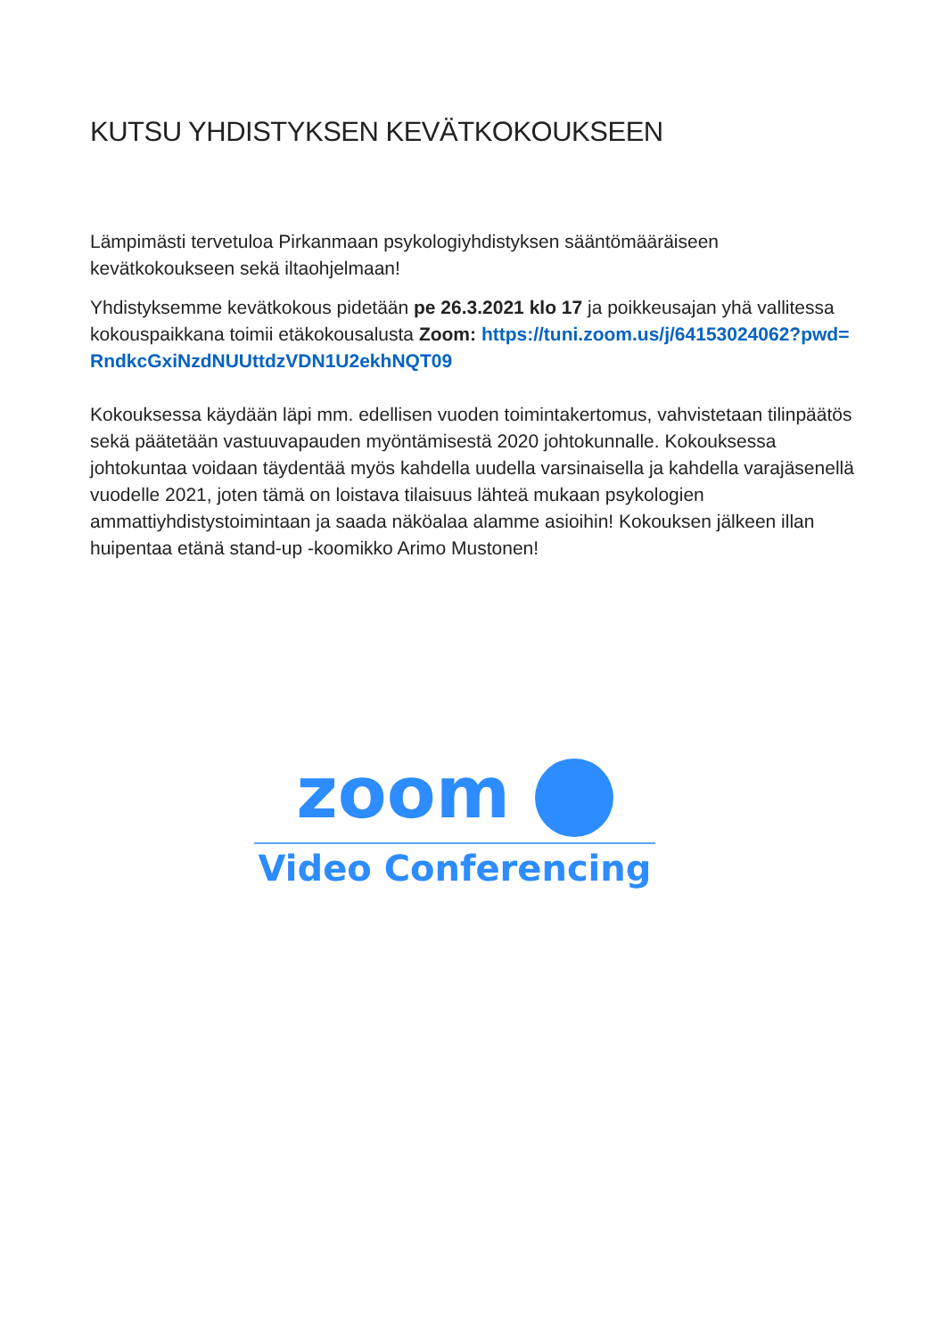KUTSU YHDISTYKSEN KEVÄTKOKOUKSEEN
Lämpimästi tervetuloa Pirkanmaan psykologiyhdistyksen sääntömääräiseen kevätkokoukseen sekä iltaohjelmaan!
Yhdistyksemme kevätkokous pidetään pe 26.3.2021 klo 17 ja poikkeusajan yhä vallitessa kokouspaikkana toimii etäkokousalusta Zoom: https://tuni.zoom.us/j/64153024062?pwd=RndkcGxiNzdNUUttdzVDN1U2ekhNQT09
Kokouksessa käydään läpi mm. edellisen vuoden toimintakertomus, vahvistetaan tilinpäätös sekä päätetään vastuuvapauden myöntämisestä 2020 johtokunnalle. Kokouksessa johtokuntaa voidaan täydentää myös kahdella uudella varsinaisella ja kahdella varajäsenellä vuodelle 2021, joten tämä on loistava tilaisuus lähteä mukaan psykologien ammattiyhdistystoimintaan ja saada näköalaa alamme asioihin! Kokouksen jälkeen illan huipentaa etänä stand-up -koomikko Arimo Mustonen!
zoom
Video Conferencing